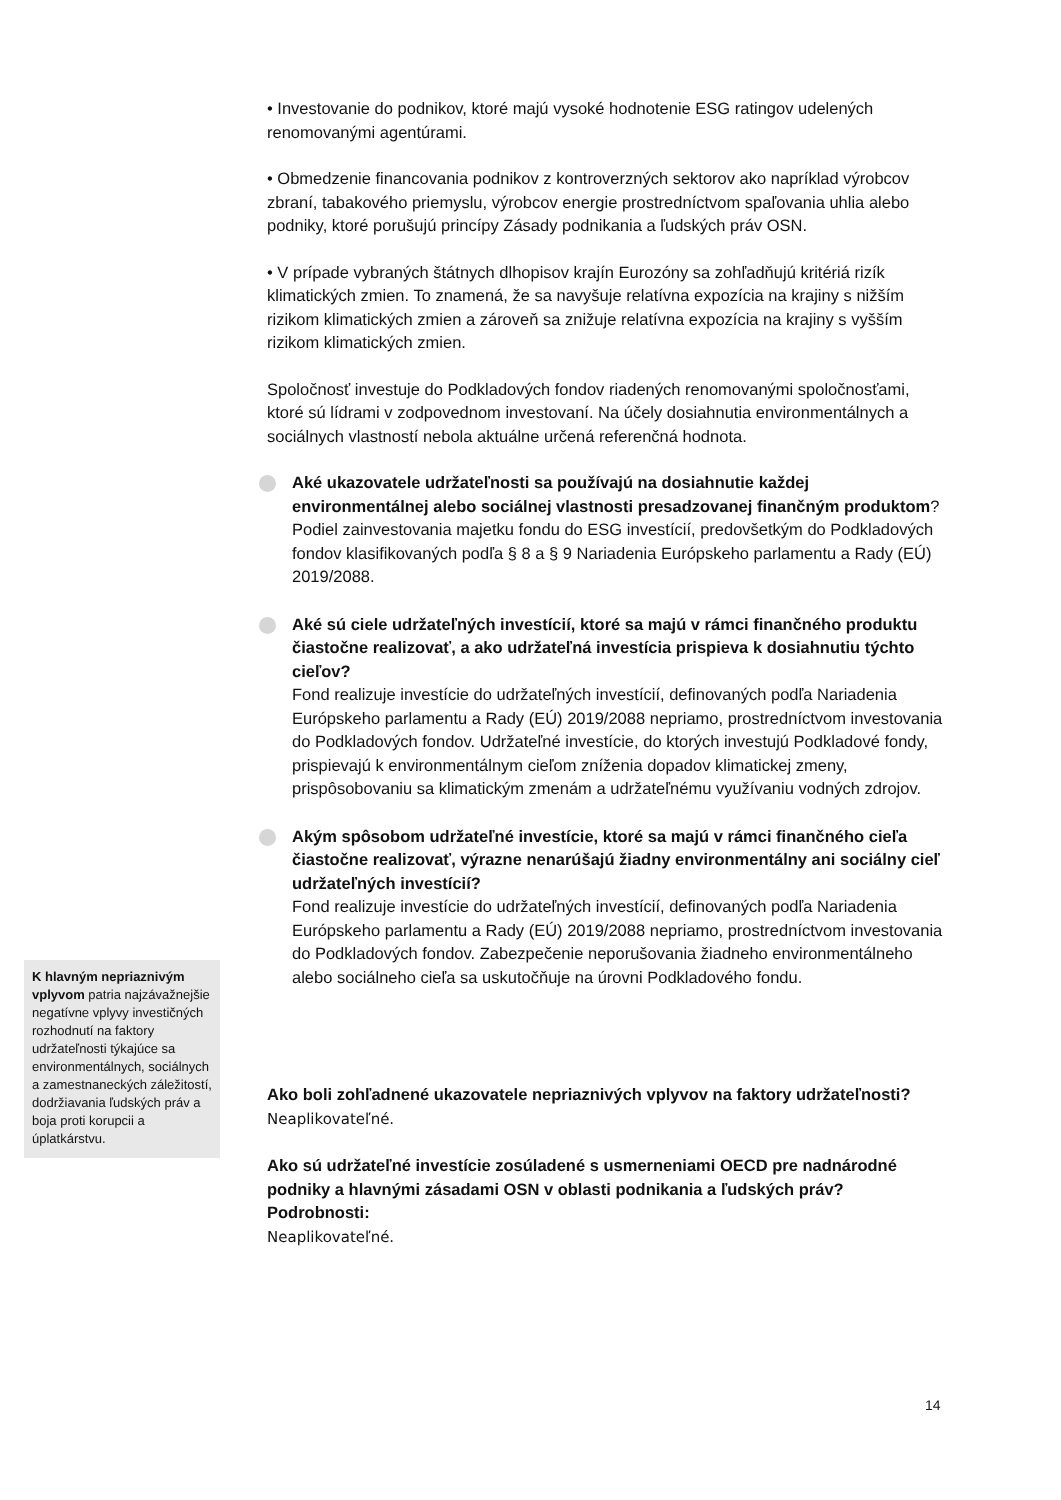• Investovanie do podnikov, ktoré majú vysoké hodnotenie ESG ratingov udelených renomovanými agentúrami.
• Obmedzenie financovania podnikov z kontroverzných sektorov ako napríklad výrobcov zbraní, tabakového priemyslu, výrobcov energie prostredníctvom spaľovania uhlia alebo podniky, ktoré porušujú princípy Zásady podnikania a ľudských práv OSN.
• V prípade vybraných štátnych dlhopisov krajín Eurozóny sa zohľadňujú kritériá rizík klimatických zmien. To znamená, že sa navyšuje relatívna expozícia na krajiny s nižším rizikom klimatických zmien a zároveň sa znižuje relatívna expozícia na krajiny s vyšším rizikom klimatických zmien.
Spoločnosť investuje do Podkladových fondov riadených renomovanými spoločnosťami, ktoré sú lídrami v zodpovednom investovaní. Na účely dosiahnutia environmentálnych a sociálnych vlastností nebola aktuálne určená referenčná hodnota.
Aké ukazovatele udržateľnosti sa používajú na dosiahnutie každej environmentálnej alebo sociálnej vlastnosti presadzovanej finančným produktom?
Podiel zainvestovania majetku fondu do ESG investícií, predovšetkým do Podkladových fondov klasifikovaných podľa § 8 a § 9 Nariadenia Európskeho parlamentu a Rady (EÚ) 2019/2088.
Aké sú ciele udržateľných investícií, ktoré sa majú v rámci finančného produktu čiastočne realizovať, a ako udržateľná investícia prispieva k dosiahnutiu týchto cieľov?
Fond realizuje investície do udržateľných investícií, definovaných podľa Nariadenia Európskeho parlamentu a Rady (EÚ) 2019/2088 nepriamo, prostredníctvom investovania do Podkladových fondov. Udržateľné investície, do ktorých investujú Podkladové fondy, prispievajú k environmentálnym cieľom zníženia dopadov klimatickej zmeny, prispôsobovaniu sa klimatickým zmenám a udržateľnému využívaniu vodných zdrojov.
Akým spôsobom udržateľné investície, ktoré sa majú v rámci finančného cieľa čiastočne realizovať, výrazne nenarúšajú žiadny environmentálny ani sociálny cieľ udržateľných investícií?
Fond realizuje investície do udržateľných investícií, definovaných podľa Nariadenia Európskeho parlamentu a Rady (EÚ) 2019/2088 nepriamo, prostredníctvom investovania do Podkladových fondov. Zabezpečenie neporušovania žiadneho environmentálneho alebo sociálneho cieľa sa uskutočňuje na úrovni Podkladového fondu.
Ako boli zohľadnené ukazovatele nepriaznivých vplyvov na faktory udržateľnosti?
Neaplikovateľné.
Ako sú udržateľné investície zosúladené s usmerneniami OECD pre nadnárodné podniky a hlavnými zásadami OSN v oblasti podnikania a ľudských práv? Podrobnosti:
Neaplikovateľné.
K hlavným nepriaznivým vplyvom patria najzávažnejšie negatívne vplyvy investičných rozhodnutí na faktory udržateľnosti týkajúce sa environmentálnych, sociálnych a zamestnaneckých záležitostí, dodržiavania ľudských práv a boja proti korupcii a úplatkárstvu.
14